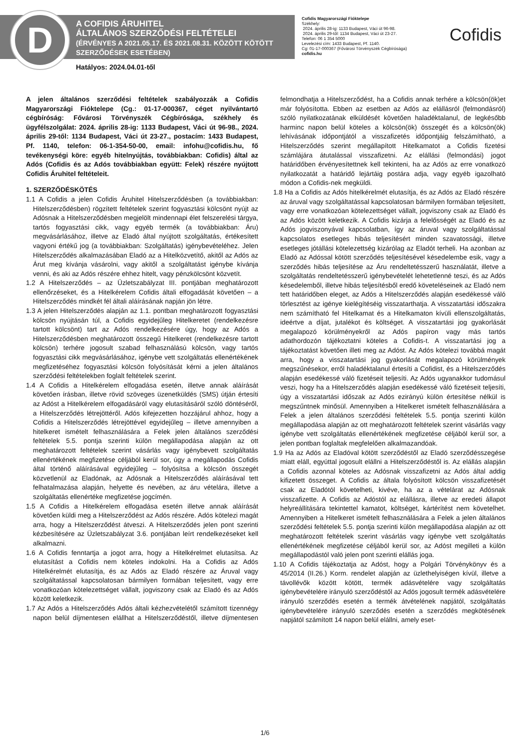D
A COFIDIS ÁRUHITEL
ÁLTALÁNOS SZERZŐDÉSI FELTÉTELEI
(ÉRVÉNYES A 2021.05.17. ÉS 2021.08.31. KÖZÖTT KÖTÖTT
SZERZŐDÉSEK ESETÉBEN)
Hatályos: 2024.04.01-től
Cofidis Magyarországi Fióktelepe
Székhely:
2024. április 28-ig: 1133 Budapest, Váci út 96-98.
2024. április 29-től: 1134 Budapest, Váci út 23-27.
Telefon: 06 1 354 5000
Levelezési cím: 1433 Budapest, Pf. 1140.
Cg: 01-17-000367 (Fővárosi Törvényszék Cégbírósága)
cofidis.hu
Cofidis
A jelen általános szerződési feltételek szabályozzák a Cofidis Magyarországi Fióktelepe (Cg.: 01-17-000367, céget nyilvántartó cégbíróság: Fővárosi Törvényszék Cégbírósága, székhely és ügyfélszolgálat: 2024. április 28-ig: 1133 Budapest, Váci út 96-98., 2024. április 29-től: 1134 Budapest, Váci út 23-27., postacím: 1433 Budapest, Pf. 1140, telefon: 06-1-354-50-00, email: infohu@cofidis.hu, fő tevékenységi köre: egyéb hitelnyújtás, továbbiakban: Cofidis) által az Adós (Cofidis és az Adós továbbiakban együtt: Felek) részére nyújtott Cofidis Áruhitel feltételeit.
1. SZERZŐDÉSKÖTÉS
1.1 A Cofidis a jelen Cofidis Áruhitel Hitelszerződésben (a továbbiakban: Hitelszerződésben) rögzített feltételek szerint fogyasztási kölcsönt nyújt az Adósnak a Hitelszerződésben megjelölt mindennapi élet felszerelési tárgya, tartós fogyasztási cikk, vagy egyéb termék (a továbbiakban: Áru) megvásárlásához, illetve az Eladó által nyújtott szolgáltatás, értékesített vagyoni értékű jog (a továbbiakban: Szolgáltatás) igénybevételéhez. Jelen Hitelszerződés alkalmazásában Eladó az a Hitelközvetítő, akitől az Adós az Árut meg kívánja vásárolni, vagy akitől a szolgáltatást igénybe kívánja venni, és aki az Adós részére ehhez hitelt, vagy pénzkölcsönt közvetít.
1.2 A Hitelszerződés – az Üzletszabályzat III. pontjában meghatározott ellenőrzéseket, és a Hitelkérelem Cofidis általi elfogadását követően – a Hitelszerződés mindkét fél általi aláírásának napján jön létre.
1.3 A jelen Hitelszerződés alapján az 1.1. pontban meghatározott fogyasztási kölcsön nyújtásán túl, a Cofidis egyidejűleg Hitelkeretet (rendelkezésre tartott kölcsönt) tart az Adós rendelkezésére úgy, hogy az Adós a Hitelszerződésben meghatározott összegű Hitelkeret (rendelkezésre tartott kölcsön) terhére jogosult szabad felhasználású kölcsön, vagy tartós fogyasztási cikk megvásárlásához, igénybe vett szolgáltatás ellenértékének megfizetéséhez fogyasztási kölcsön folyósítását kérni a jelen általános szerződési feltételekben foglalt feltételek szerint.
1.4 A Cofidis a Hitelkérelem elfogadása esetén, illetve annak aláírását követően írásban, illetve rövid szöveges üzenetküldés (SMS) útján értesíti az Adóst a Hitelkérelem elfogadásáról vagy elutasításáról szóló döntéséről, a Hitelszerződés létrejöttéről. Adós kifejezetten hozzájárul ahhoz, hogy a Cofidis a Hitelszerződés létrejöttével egyidejűleg – illetve amennyiben a hitelkeret ismételt felhasználására a Felek jelen általános szerződési feltételek 5.5. pontja szerinti külön megállapodása alapján az ott meghatározott feltételek szerint vásárlás vagy igénybevett szolgáltatás ellenértékének megfizetése céljából kerül sor, úgy a megállapodás Cofidis által történő aláírásával egyidejűleg – folyósítsa a kölcsön összegét közvetlenül az Eladónak, az Adósnak a Hitelszerződés aláírásával tett felhatalmazása alapján, helyette és nevében, az áru vételára, illetve a szolgáltatás ellenértéke megfizetése jogcímén.
1.5 A Cofidis a Hitelkérelem elfogadása esetén illetve annak aláírását követően küldi meg a Hitelszerződést az Adós részére. Adós kötelezi magát arra, hogy a Hitelszerződést átveszi. A Hitelszerződés jelen pont szerinti kézbesítésére az Üzletszabályzat 3.6. pontjában leírt rendelkezéseket kell alkalmazni.
1.6 A Cofidis fenntartja a jogot arra, hogy a Hitelkérelmet elutasítsa. Az elutasítást a Cofidis nem köteles indokolni. Ha a Cofidis az Adós Hitelkérelmét elutasítja, és az Adós az Eladó részére az Áruval vagy szolgáltatással kapcsolatosan bármilyen formában teljesített, vagy erre vonatkozóan kötelezettséget vállalt, jogviszony csak az Eladó és az Adós között keletkezik.
1.7 Az Adós a Hitelszerződés Adós általi kézhezvételétől számított tizennégy napon belül díjmentesen elállhat a Hitelszerződéstől, illetve díjmentesen felmondhatja a Hitelszerződést, ha a Cofidis annak terhére a kölcsön(ök)et már folyósította. Ebben az esetben az Adós az elállásról (felmondásról) szóló nyilatkozatának elküldését követően haladéktalanul, de legkésőbb harminc napon belül köteles a kölcsön(ök) összegét és a kölcsön(ök) lehívásának időpontjától a visszafizetés időpontjáig felszámítható, a Hitelszerződés szerint megállapított Hitelkamatot a Cofidis fizetési számlájára átutalással visszafizetni. Az elállási (felmondási) jogot határidőben érvényesítettnek kell tekinteni, ha az Adós az erre vonatkozó nyilatkozatát a határidő lejártáig postára adja, vagy egyéb igazolható módon a Cofidis-nek megküldi.
1.8 Ha a Cofidis az Adós hitelkérelmét elutasítja, és az Adós az Eladó részére az áruval vagy szolgáltatással kapcsolatosan bármilyen formában teljesített, vagy erre vonatkozóan kötelezettséget vállalt, jogviszony csak az Eladó és az Adós között keletkezik. A Cofidis kizárja a felelősségét az Eladó és az Adós jogviszonyával kapcsolatban, így az áruval vagy szolgáltatással kapcsolatos esetleges hibás teljesítésért minden szavatossági, illetve esetleges jótállási kötelezettség kizárólag az Eladót terheli. Ha azonban az Eladó az Adóssal kötött szerződés teljesítésével késedelembe esik, vagy a szerződés hibás teljesítése az Áru rendeltetésszerű használatát, illetve a szolgáltatás rendeltetésszerű igénybevételét lehetetlenné teszi, és az Adós késedelemből, illetve hibás teljesítésből eredő követeléseinek az Eladó nem tett határidőben eleget, az Adós a Hitelszerződés alapján esedékessé váló törlesztést az igénye kielégítéséig visszatarthatja. A visszatartási időszakra nem számítható fel Hitelkamat és a Hitelkamaton kívüli ellenszolgáltatás, ideértve a díjat, jutalékot és költséget. A visszatartási jog gyakorlását megalapozó körülményekről az Adós papíron vagy más tartós adathordozón tájékoztatni köteles a Cofidis-t. A visszatartási jog a tájékoztatást követően illeti meg az Adóst. Az Adós kötelezi továbbá magát arra, hogy a visszatartási jog gyakorlását megalapozó körülmények megszűnésekor, erről haladéktalanul értesíti a Cofidist, és a Hitelszerződés alapján esedékessé váló fizetéseit teljesíti. Az Adós ugyanakkor tudomásul veszi, hogy ha a Hitelszerződés alapján esedékessé váló fizetéseit teljesíti, úgy a visszatartási időszak az Adós ezirányú külön értesítése nélkül is megszűntnek minősül. Amennyiben a Hitelkeret ismételt felhasználására a Felek a jelen általános szerződési feltételek 5.5. pontja szerinti külön megállapodása alapján az ott meghatározott feltételek szerint vásárlás vagy igénybe vett szolgáltatás ellenértékének megfizetése céljából kerül sor, a jelen pontban foglaltak megfelelően alkalmazandóak.
1.9 Ha az Adós az Eladóval kötött szerződéstől az Eladó szerződésszegése miatt eláll, egyúttal jogosult elállni a Hitelszerződéstől is. Az elállás alapján a Cofidis azonnal köteles az Adósnak visszafizetni az Adós által addig kifizetett összeget. A Cofidis az általa folyósított kölcsön visszafizetését csak az Eladótól követelheti, kivéve, ha az a vételárat az Adósnak visszafizette. A Cofidis az Adóstól az elállásra, illetve az eredeti állapot helyreállítására tekintettel kamatot, költséget, kártérítést nem követelhet. Amennyiben a Hitelkeret ismételt felhasználására a Felek a jelen általános szerződési feltételek 5.5. pontja szerinti külön megállapodása alapján az ott meghatározott feltételek szerint vásárlás vagy igénybe vett szolgáltatás ellenértékének megfizetése céljából kerül sor, az Adóst megilleti a külön megállapodástól való jelen pont szerinti elállás joga.
1.10 A Cofidis tájékoztatja az Adóst, hogy a Polgári Törvénykönyv és a 45/2014 (II.26.) Korm. rendelet alapján az üzlethelyiségen kívül, illetve a távollévők között kötött, termék adásvételére vagy szolgáltatás igénybevételére irányuló szerződéstől az Adós jogosult termék adásvételére irányuló szerződés esetén a termék átvételének napjától, szolgáltatás igénybevételére irányuló szerződés esetén a szerződés megkötésének napjától számított 14 napon belül elállni, amely eset-
1/6